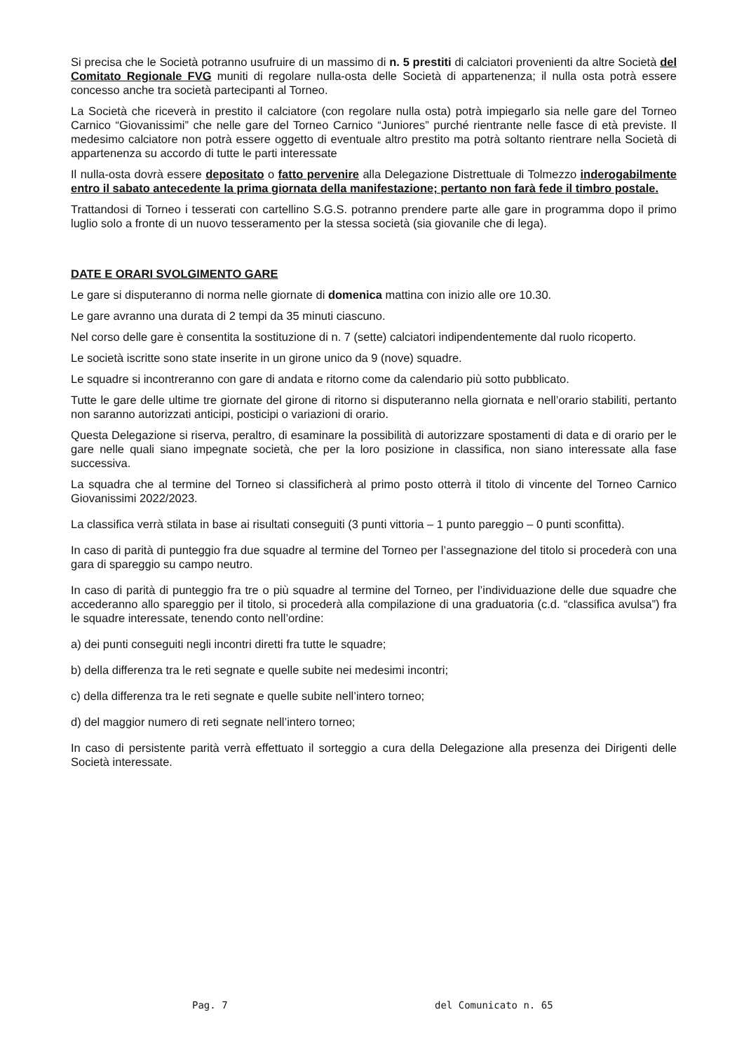Si precisa che le Società potranno usufruire di un massimo di n. 5 prestiti di calciatori provenienti da altre Società del Comitato Regionale FVG muniti di regolare nulla-osta delle Società di appartenenza; il nulla osta potrà essere concesso anche tra società partecipanti al Torneo.
La Società che riceverà in prestito il calciatore (con regolare nulla osta) potrà impiegarlo sia nelle gare del Torneo Carnico “Giovanissimi” che nelle gare del Torneo Carnico “Juniores” purché rientrante nelle fasce di età previste. Il medesimo calciatore non potrà essere oggetto di eventuale altro prestito ma potrà soltanto rientrare nella Società di appartenenza su accordo di tutte le parti interessate
Il nulla-osta dovrà essere depositato o fatto pervenire alla Delegazione Distrettuale di Tolmezzo inderogabilmente entro il sabato antecedente la prima giornata della manifestazione; pertanto non farà fede il timbro postale.
Trattandosi di Torneo i tesserati con cartellino S.G.S. potranno prendere parte alle gare in programma dopo il primo luglio solo a fronte di un nuovo tesseramento per la stessa società (sia giovanile che di lega).
DATE E ORARI SVOLGIMENTO GARE
Le gare si disputeranno di norma nelle giornate di domenica mattina con inizio alle ore 10.30.
Le gare avranno una durata di 2 tempi da 35 minuti ciascuno.
Nel corso delle gare è consentita la sostituzione di n. 7 (sette) calciatori indipendentemente dal ruolo ricoperto.
Le società iscritte sono state inserite in un girone unico da 9 (nove) squadre.
Le squadre si incontreranno con gare di andata e ritorno come da calendario più sotto pubblicato.
Tutte le gare delle ultime tre giornate del girone di ritorno si disputeranno nella giornata e nell’orario stabiliti, pertanto non saranno autorizzati anticipi, posticipi o variazioni di orario.
Questa Delegazione si riserva, peraltro, di esaminare la possibilità di autorizzare spostamenti di data e di orario per le gare nelle quali siano impegnate società, che per la loro posizione in classifica, non siano interessate alla fase successiva.
La squadra che al termine del Torneo si classificherà al primo posto otterrà il titolo di vincente del Torneo Carnico Giovanissimi 2022/2023.
La classifica verrà stilata in base ai risultati conseguiti (3 punti vittoria – 1 punto pareggio – 0 punti sconfitta).
In caso di parità di punteggio fra due squadre al termine del Torneo per l’assegnazione del titolo si procederà con una gara di spareggio su campo neutro.
In caso di parità di punteggio fra tre o più squadre al termine del Torneo, per l’individuazione delle due squadre che accederanno allo spareggio per il titolo, si procederà alla compilazione di una graduatoria (c.d. “classifica avulsa”) fra le squadre interessate, tenendo conto nell’ordine:
a) dei punti conseguiti negli incontri diretti fra tutte le squadre;
b) della differenza tra le reti segnate e quelle subite nei medesimi incontri;
c) della differenza tra le reti segnate e quelle subite nell’intero torneo;
d) del maggior numero di reti segnate nell’intero torneo;
In caso di persistente parità verrà effettuato il sorteggio a cura della Delegazione alla presenza dei Dirigenti delle Società interessate.
Pag. 7 del Comunicato n. 65